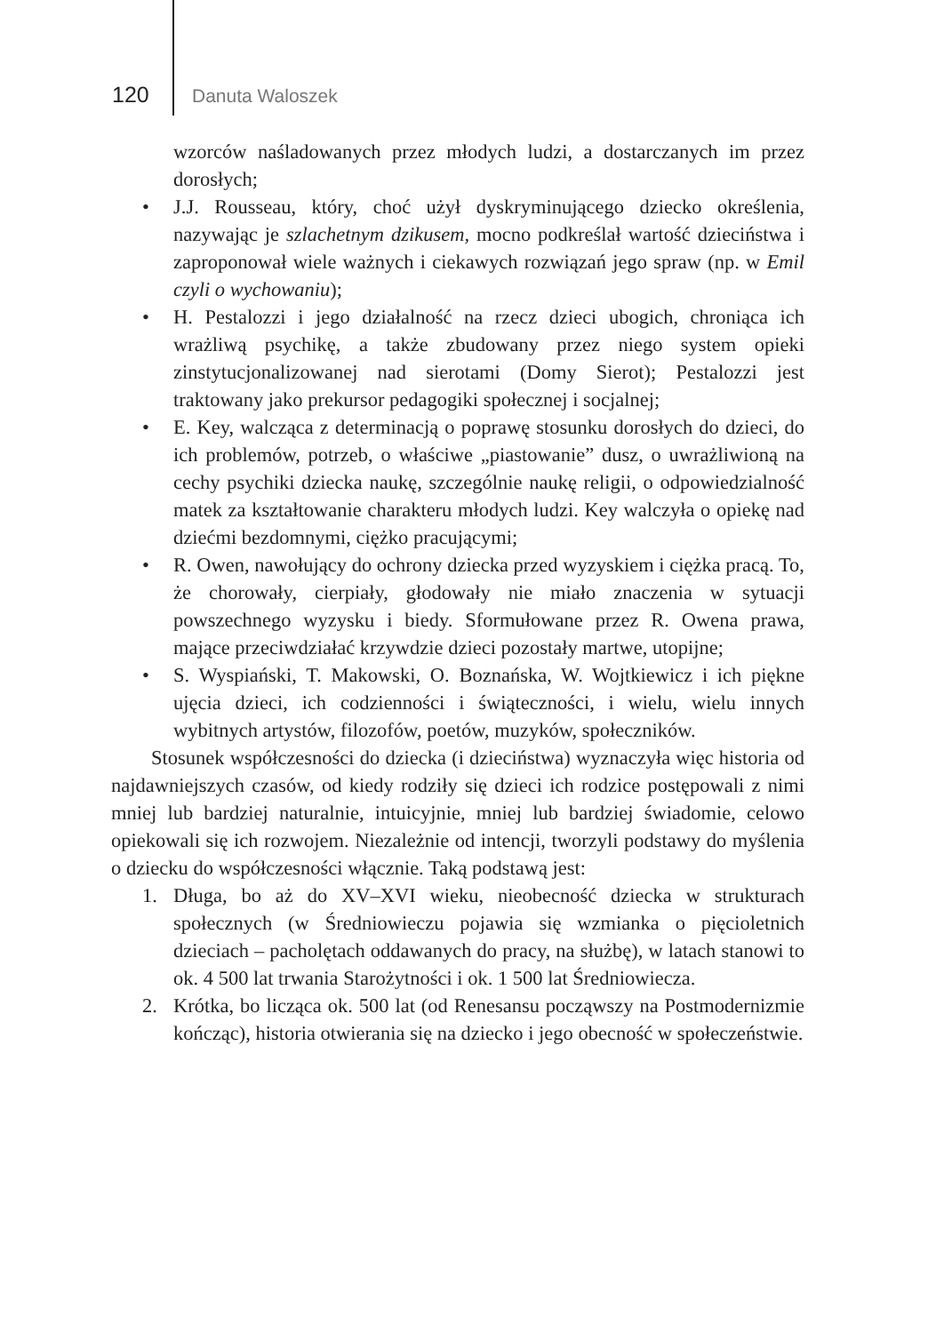120 Danuta Waloszek
wzorców naśladowanych przez młodych ludzi, a dostarczanych im przez dorosłych;
• J.J. Rousseau, który, choć użył dyskryminującego dziecko określenia, nazywając je szlachetnym dzikusem, mocno podkreślał wartość dzieciństwa i zaproponował wiele ważnych i ciekawych rozwiązań jego spraw (np. w Emil czyli o wychowaniu);
• H. Pestalozzi i jego działalność na rzecz dzieci ubogich, chroniąca ich wrażliwą psychikę, a także zbudowany przez niego system opieki zinstytucjonalizowanej nad sierotami (Domy Sierot); Pestalozzi jest traktowany jako prekursor pedagogiki społecznej i socjalnej;
• E. Key, walcząca z determinacją o poprawę stosunku dorosłych do dzieci, do ich problemów, potrzeb, o właściwe „piastowanie” dusz, o uwrażliwioną na cechy psychiki dziecka naukę, szczególnie naukę religii, o odpowiedzialność matek za kształtowanie charakteru młodych ludzi. Key walczyła o opiekę nad dziećmi bezdomnymi, ciężko pracującymi;
• R. Owen, nawołujący do ochrony dziecka przed wyzyskiem i ciężka pracą. To, że chorowały, cierpiały, głodowały nie miało znaczenia w sytuacji powszechnego wyzysku i biedy. Sformułowane przez R. Owena prawa, mające przeciwdziałać krzywdzie dzieci pozostały martwe, utopijne;
• S. Wyspiański, T. Makowski, O. Boznańska, W. Wojtkiewicz i ich piękne ujęcia dzieci, ich codzienności i świąteczności, i wielu, wielu innych wybitnych artystów, filozofów, poetów, muzyków, społeczników.
Stosunek współczesności do dziecka (i dzieciństwa) wyznaczyła więc historia od najdawniejszych czasów, od kiedy rodziły się dzieci ich rodzice postępowali z nimi mniej lub bardziej naturalnie, intuicyjnie, mniej lub bardziej świadomie, celowo opiekowali się ich rozwojem. Niezależnie od intencji, tworzyli podstawy do myślenia o dziecku do współczesności włącznie. Taką podstawą jest:
1. Długa, bo aż do XV–XVI wieku, nieobecność dziecka w strukturach społecznych (w Średniowieczu pojawia się wzmianka o pięcioletnich dzieciach – pacholętach oddawanych do pracy, na służbę), w latach stanowi to ok. 4 500 lat trwania Starożytności i ok. 1 500 lat Średniowiecza.
2. Krótka, bo licząca ok. 500 lat (od Renesansu począwszy na Postmodernizmie kończąc), historia otwierania się na dziecko i jego obecność w społeczeństwie.